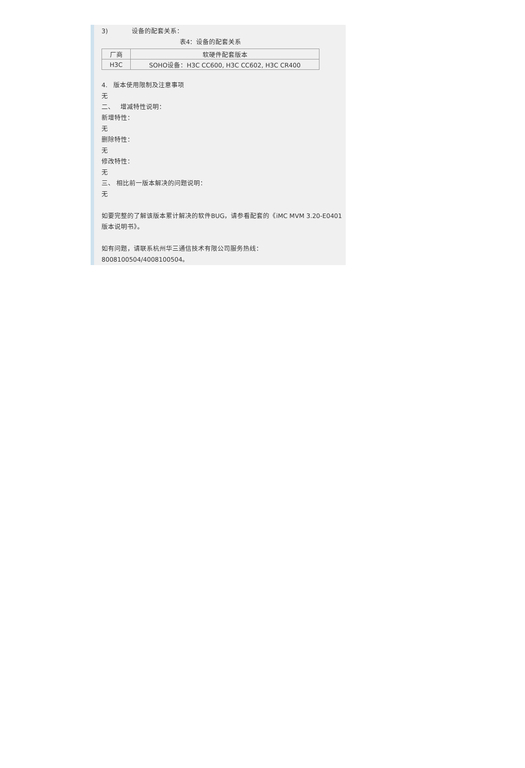3) 设备的配套关系：
表4：设备的配套关系
| 厂商 | 软硬件配套版本 |
| H3C | SOHO设备：H3C CC600, H3C CC602, H3C CR400 |
4. 版本使用限制及注意事项
无
二、 增减特性说明：
新增特性：
无
删除特性：
无
修改特性：
无
三、 相比前一版本解决的问题说明：
无
如要完整的了解该版本累计解决的软件BUG，请参看配套的《iMC MVM 3.20-E0401版本说明书》。
如有问题，请联系杭州华三通信技术有限公司服务热线：8008100504/4008100504。